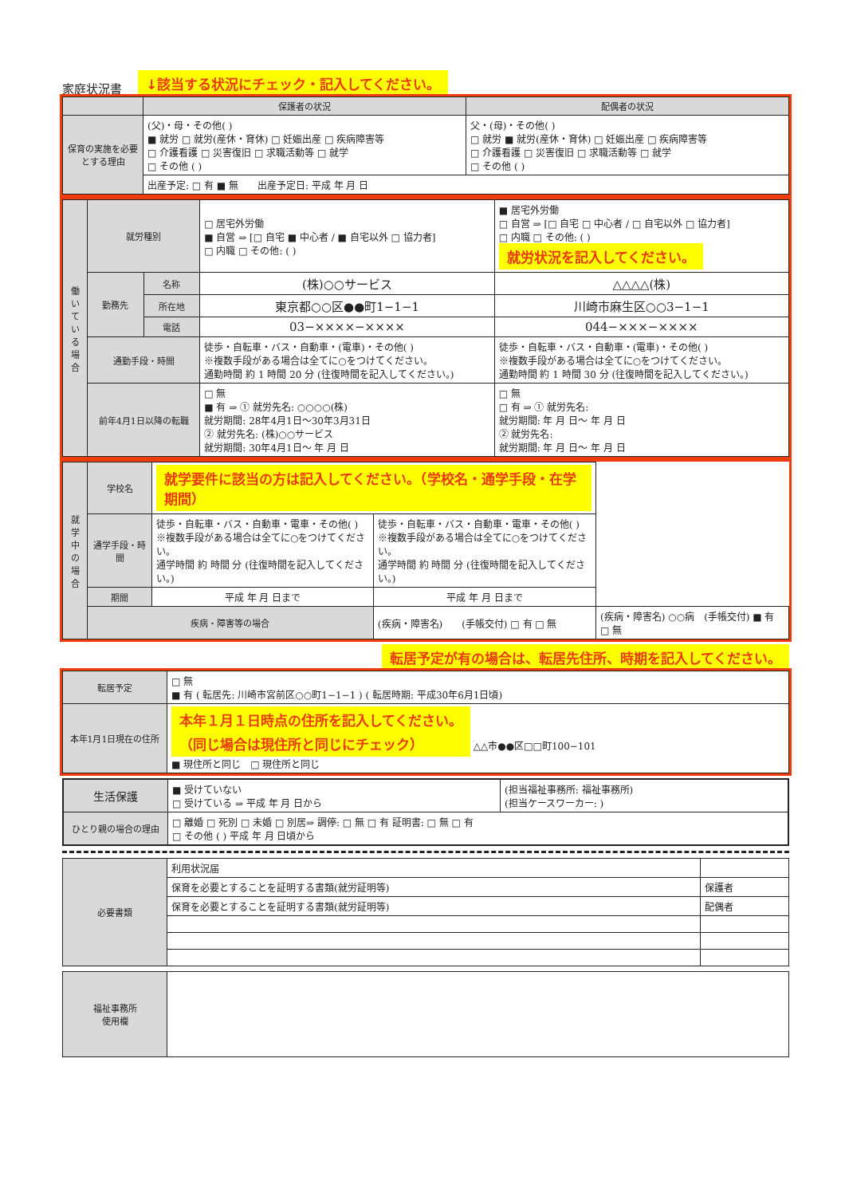家庭状況書 ↓該当する状況にチェック・記入してください。
| | 保護者の状況 | 配偶者の状況 |
| --- | --- | --- |
| 保育の実施を必要とする理由 | (父)・母・その他( ) ■ 就労 □ 就労(産休・育休) □ 妊娠出産 □ 疾病障害等 □ 介護看護 □ 災害復旧 □ 求職活動等 □ 就学 □ その他 ( ) | 父・(母)・その他( ) □ 就労 ■ 就労(産休・育休) □ 妊娠出産 □ 疾病障害等 □ 介護看護 □ 災害復旧 □ 求職活動等 □ 就学 □ その他 ( ) |
| | 出産予定: □ 有 ■ 無 出産予定日: 平成 年 月 日 | |
| 働いている場合 | 就労種別 | | □ 居宅外労働 ■ 自営 ⇒ [□ 自宅 ■ 中心者 / ■ 自宅以外 □ 協力者] □ 内職 □ その他: ( ) | ■ 居宅外労働 □ 自営 ⇒ [□ 自宅 □ 中心者 / □ 自宅以外 □ 協力者] □ 内職 □ その他: ( ) 就労状況を記入してください。 |
| | 勤務先 | 名称 | (株)○○サービス | △△△△(株) |
| | | 所在地 | 東京都○○区●●町1−1−1 | 川崎市麻生区○○3−1−1 |
| | | 電話 | 03−××××−×××× | 044−×××−×××× |
| | 通勤手段・時間 | | 徒歩・自転車・バス・自動車・(電車)・その他( ) ※複数手段がある場合は全てに○をつけてください。 通勤時間 約 1 時間 20 分 (往復時間を記入してください。) | 徒歩・自転車・バス・自動車・(電車)・その他( ) ※複数手段がある場合は全てに○をつけてください。 通勤時間 約 1 時間 30 分 (往復時間を記入してください。) |
| | 前年4月1日以降の転職 | | □ 無 ■ 有 ⇒ ① 就労先名: ○○○○(株) 就労期間: 28年4月1日〜30年3月31日 ② 就労先名: (株)○○サービス 就労期間: 30年4月1日〜 年 月 日 | □ 無 □ 有 ⇒ ① 就労先名: 就労期間: 年 月 日〜 年 月 日 ② 就労先名: 就労期間: 年 月 日〜 年 月 日 |
| 就学中の場合 | 学校名 | 就学要件に該当の方は記入してください。（学校名・通学手段・在学期間） | | |
| | 通学手段・時間 | 徒歩・自転車・バス・自動車・電車・その他( ) ※複数手段がある場合は全てに○をつけてください。 通学時間 約 時間 分 (往復時間を記入してください。) | 徒歩・自転車・バス・自動車・電車・その他( ) ※複数手段がある場合は全てに○をつけてください。 通学時間 約 時間 分 (往復時間を記入してください。) | |
| | 期間 | 平成 年 月 日まで | 平成 年 月 日まで | |
| | 疾病・障害等の場合 | | (疾病・障害名) (手帳交付) □ 有 □ 無 | (疾病・障害名) ○○病 (手帳交付) ■ 有 □ 無 |
転居予定が有の場合は、転居先住所、時期を記入してください。
| 転居予定 | □ 無 ■ 有 ( 転居先: 川崎市宮前区○○町1−1−1 ) ( 転居時期: 平成30年6月1日頃) |
| 本年1月1日現在の住所 | 本年１月１日時点の住所を記入してください。 （同じ場合は現住所と同じにチェック） △△市●●区□□町100−101 ■ 現住所と同じ □ 現住所と同じ |
| 生活保護 | ■ 受けていない □ 受けている ⇒ 平成 年 月 日から | (担当福祉事務所: 福祉事務所) (担当ケースワーカー: ) |
| ひとり親の場合の理由 | □ 離婚 □ 死別 □ 未婚 □ 別居⇒ 調停: □ 無 □ 有 証明書: □ 無 □ 有 □ その他 ( ) 平成 年 月 日頃から | |
| 必要書類 | 利用状況届 | |
| | 保育を必要とすることを証明する書類(就労証明等) | 保護者 |
| | 保育を必要とすることを証明する書類(就労証明等) | 配偶者 |
| 福祉事務所 使用欄 | |